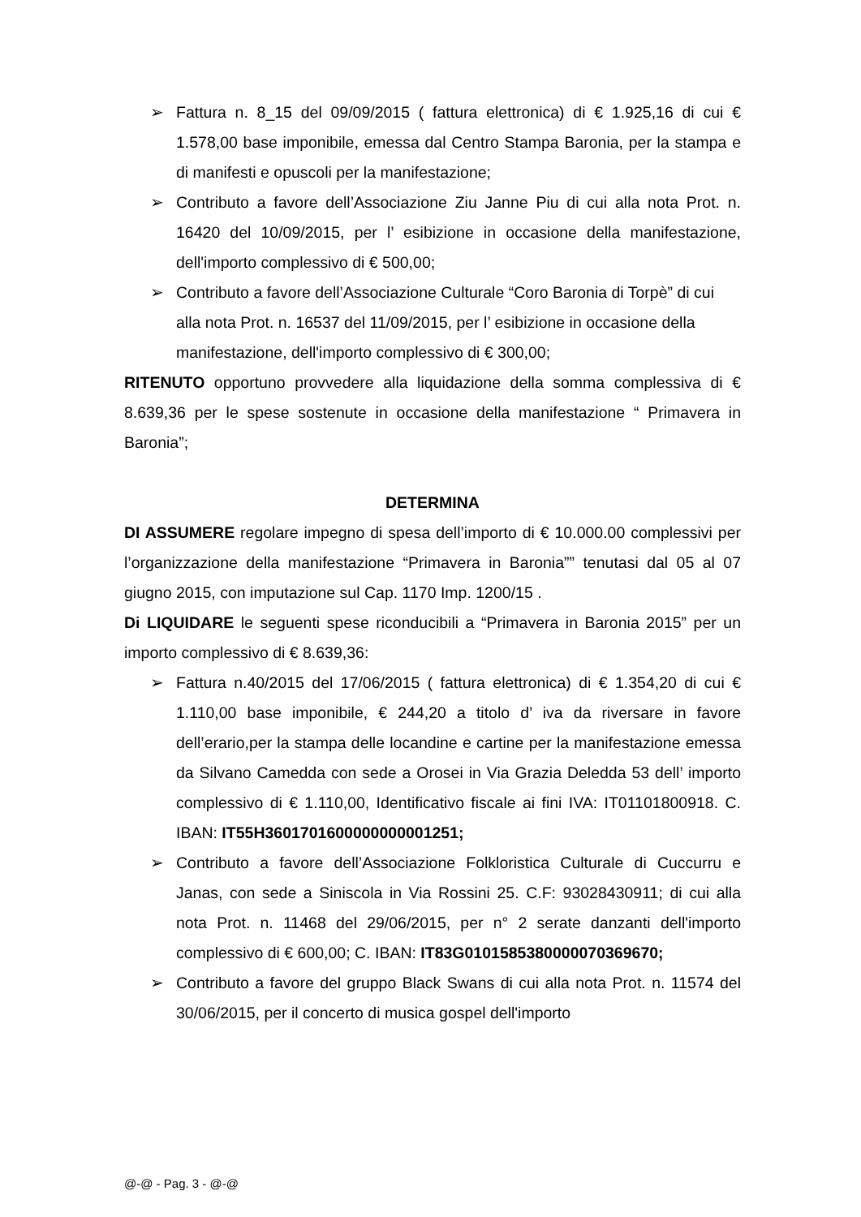➢ Fattura n. 8_15 del 09/09/2015 ( fattura elettronica) di € 1.925,16 di cui € 1.578,00 base imponibile, emessa dal Centro Stampa Baronia, per la stampa e di manifesti e opuscoli per la manifestazione;
➢ Contributo a favore dell’Associazione Ziu Janne Piu di cui alla nota Prot. n. 16420 del 10/09/2015, per l’ esibizione in occasione della manifestazione, dell'importo complessivo di € 500,00;
➢ Contributo a favore dell’Associazione Culturale “Coro Baronia di Torpè” di cui alla nota Prot. n. 16537 del 11/09/2015, per l’ esibizione in occasione della manifestazione, dell'importo complessivo di € 300,00;
RITENUTO opportuno provvedere alla liquidazione della somma complessiva di € 8.639,36 per le spese sostenute in occasione della manifestazione “ Primavera in Baronia”;
DETERMINA
DI ASSUMERE regolare impegno di spesa dell’importo di € 10.000.00 complessivi per l’organizzazione della manifestazione “Primavera in Baronia”” tenutasi dal 05 al 07 giugno 2015, con imputazione sul Cap. 1170 Imp. 1200/15 .
Di LIQUIDARE le seguenti spese riconducibili a “Primavera in Baronia 2015” per un importo complessivo di € 8.639,36:
➢ Fattura n.40/2015 del 17/06/2015 ( fattura elettronica) di € 1.354,20 di cui € 1.110,00 base imponibile, € 244,20 a titolo d’ iva da riversare in favore dell’erario,per la stampa delle locandine e cartine per la manifestazione emessa da Silvano Camedda con sede a Orosei in Via Grazia Deledda 53 dell’ importo complessivo di € 1.110,00, Identificativo fiscale ai fini IVA: IT01101800918. C. IBAN: IT55H3601701600000000001251;
➢ Contributo a favore dell’Associazione Folkloristica Culturale di Cuccurru e Janas, con sede a Siniscola in Via Rossini 25. C.F: 93028430911; di cui alla nota Prot. n. 11468 del 29/06/2015, per n° 2 serate danzanti dell'importo complessivo di € 600,00; C. IBAN: IT83G0101585380000070369670;
➢ Contributo a favore del gruppo Black Swans di cui alla nota Prot. n. 11574 del 30/06/2015, per il concerto di musica gospel dell'importo
@-@ - Pag. 3 - @-@